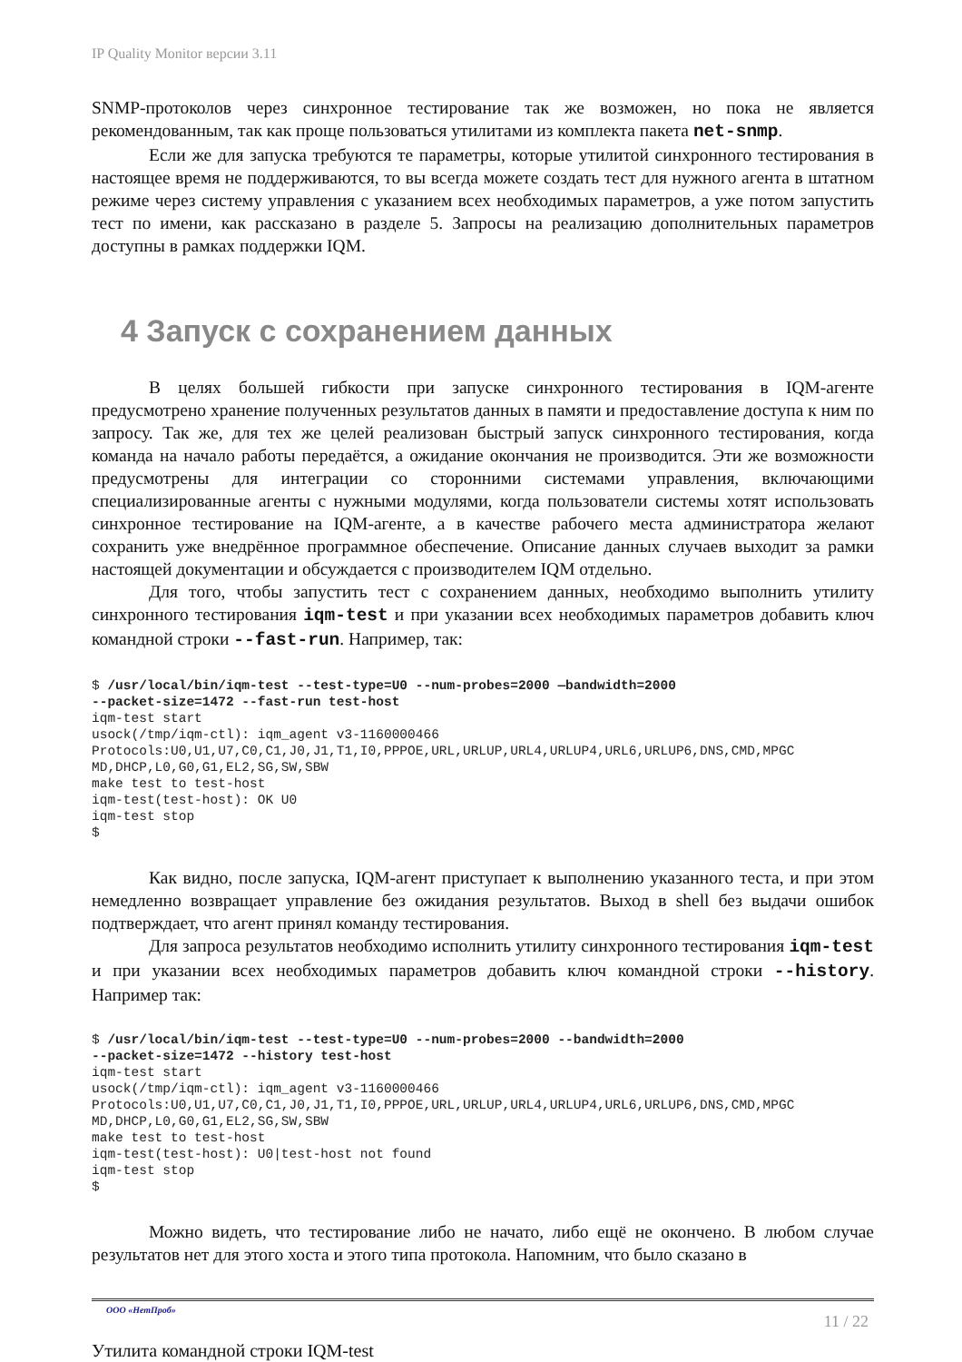IP Quality Monitor версии 3.11
SNMP-протоколов через синхронное тестирование так же возможен, но пока не является рекомендованным, так как проще пользоваться утилитами из комплекта пакета net-snmp.
Если же для запуска требуются те параметры, которые утилитой синхронного тестирования в настоящее время не поддерживаются, то вы всегда можете создать тест для нужного агента в штатном режиме через систему управления с указанием всех необходимых параметров, а уже потом запустить тест по имени, как рассказано в разделе 5. Запросы на реализацию дополнительных параметров доступны в рамках поддержки IQM.
4 Запуск с сохранением данных
В целях большей гибкости при запуске синхронного тестирования в IQM-агенте предусмотрено хранение полученных результатов данных в памяти и предоставление доступа к ним по запросу. Так же, для тех же целей реализован быстрый запуск синхронного тестирования, когда команда на начало работы передаётся, а ожидание окончания не производится. Эти же возможности предусмотрены для интеграции со сторонними системами управления, включающими специализированные агенты с нужными модулями, когда пользователи системы хотят использовать синхронное тестирование на IQM-агенте, а в качестве рабочего места администратора желают сохранить уже внедрённое программное обеспечение. Описание данных случаев выходит за рамки настоящей документации и обсуждается с производителем IQM отдельно.
Для того, чтобы запустить тест с сохранением данных, необходимо выполнить утилиту синхронного тестирования iqm-test и при указании всех необходимых параметров добавить ключ командной строки --fast-run. Например, так:
$ /usr/local/bin/iqm-test --test-type=U0 --num-probes=2000 —bandwidth=2000
--packet-size=1472 --fast-run test-host
iqm-test start
usock(/tmp/iqm-ctl): iqm_agent v3-1160000466
Protocols:U0,U1,U7,C0,C1,J0,J1,T1,I0,PPPOE,URL,URLUP,URL4,URLUP4,URL6,URLUP6,DNS,CMD,MPGC
MD,DHCP,L0,G0,G1,EL2,SG,SW,SBW
make test to test-host
iqm-test(test-host): OK U0
iqm-test stop
$
Как видно, после запуска, IQM-агент приступает к выполнению указанного теста, и при этом немедленно возвращает управление без ожидания результатов. Выход в shell без выдачи ошибок подтверждает, что агент принял команду тестирования.
Для запроса результатов необходимо исполнить утилиту синхронного тестирования iqm-test и при указании всех необходимых параметров добавить ключ командной строки --history. Например так:
$ /usr/local/bin/iqm-test --test-type=U0 --num-probes=2000 --bandwidth=2000
--packet-size=1472 --history test-host
iqm-test start
usock(/tmp/iqm-ctl): iqm_agent v3-1160000466
Protocols:U0,U1,U7,C0,C1,J0,J1,T1,I0,PPPOE,URL,URLUP,URL4,URLUP4,URL6,URLUP6,DNS,CMD,MPGC
MD,DHCP,L0,G0,G1,EL2,SG,SW,SBW
make test to test-host
iqm-test(test-host): U0|test-host not found
iqm-test stop
$
Можно видеть, что тестирование либо не начато, либо ещё не окончено. В любом случае результатов нет для этого хоста и этого типа протокола. Напомним, что было сказано в
ООО «НетПроб» 11 / 22
Утилита командной строки IQM-test